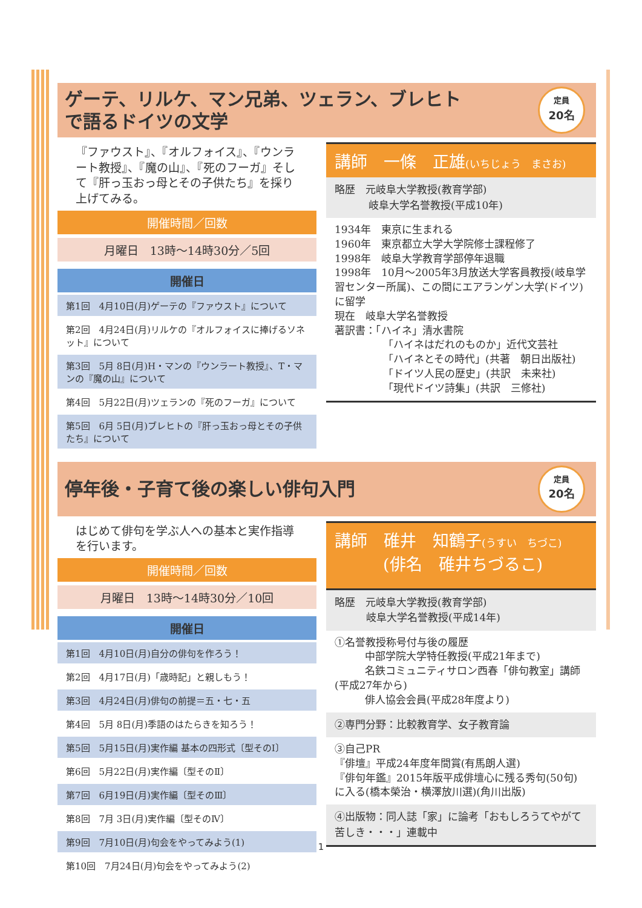ゲーテ、リルケ、マン兄弟、ツェラン、ブレヒト
で語るドイツの文学
定員
20名
『ファウスト』、『オルフォイス』、『ウンラート教授』、『魔の山』、『死のフーガ』そして『肝っ玉おっ母とその子供たち』を採り上げてみる。
開催時間／回数
月曜日　13時～14時30分／5回
開催日
第1回　4月10日(月)ゲーテの『ファウスト』について
第2回　4月24日(月)リルケの『オルフォイスに捧げるソネット』について
第3回　5月 8日(月)H・マンの『ウンラート教授』、T・マンの『魔の山』について
第4回　5月22日(月)ツェランの『死のフーガ』について
第5回　6月 5日(月)ブレヒトの『肝っ玉おっ母とその子供たち』について
講師　一條　正雄(いちじょう　まさお)
略歴　元岐阜大学教授(教育学部)
岐阜大学名誉教授(平成10年)
1934年　東京に生まれる
1960年　東京都立大学大学院修士課程修了
1998年　岐阜大学教育学部停年退職
1998年　10月～2005年3月放送大学客員教授(岐阜学習センター所属)、この間にエアランゲン大学(ドイツ)に留学
現在　岐阜大学名誉教授
著訳書：「ハイネ」清水書院
「ハイネはだれのものか」近代文芸社
「ハイネとその時代」(共著　朝日出版社)
「ドイツ人民の歴史」(共訳　未来社)
「現代ドイツ詩集」(共訳　三修社)
停年後・子育て後の楽しい俳句入門
定員
20名
はじめて俳句を学ぶ人への基本と実作指導を行います。
開催時間／回数
月曜日　13時～14時30分／10回
開催日
第1回　4月10日(月)自分の俳句を作ろう！
第2回　4月17日(月)「歳時記」と親しもう！
第3回　4月24日(月)俳句の前提＝五・七・五
第4回　5月 8日(月)季語のはたらきを知ろう！
第5回　5月15日(月)実作編 基本の四形式〔型そのⅠ〕
第6回　5月22日(月)実作編〔型そのⅡ〕
第7回　6月19日(月)実作編〔型そのⅢ〕
第8回　7月 3日(月)実作編〔型そのⅣ〕
第9回　7月10日(月)句会をやってみよう(1)
第10回　7月24日(月)句会をやってみよう(2)
講師　碓井　知鶴子(うすい　ちづこ)
(俳名　碓井ちづるこ)
略歴　元岐阜大学教授(教育学部)
岐阜大学名誉教授(平成14年)
①名誉教授称号付与後の履歴
中部学院大学特任教授(平成21年まで)
名鉄コミュニティサロン西春「俳句教室」講師(平成27年から)
俳人協会会員(平成28年度より)
②専門分野：比較教育学、女子教育論
③自己PR
『俳壇』平成24年度年間賞(有馬朗人選)
『俳句年鑑』2015年版平成俳壇心に残る秀句(50句)に入る(橋本榮治・横澤放川選)(角川出版)
④出版物：同人誌「家」に論考「おもしろうてやがて苦しき・・・」連載中
1